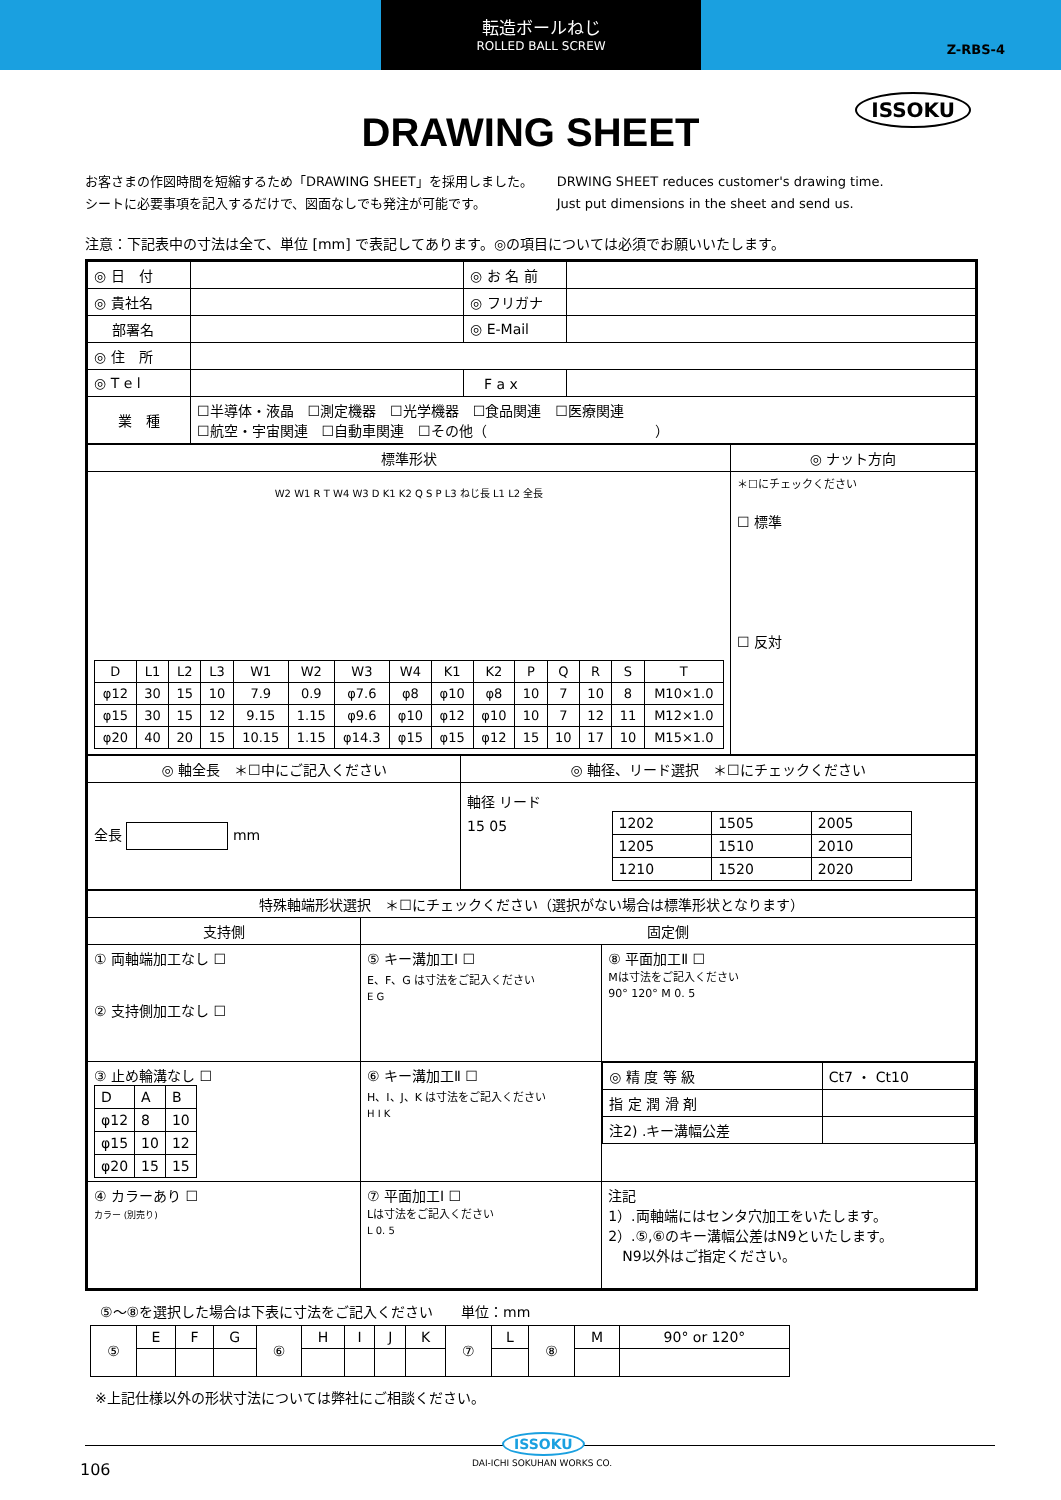転造ボールねじ
ROLLED BALL SCREW
Z-RBS-4
ISSOKU
DRAWING SHEET
お客さまの作図時間を短縮するため「DRAWING SHEET」を採用しました。
シートに必要事項を記入するだけで、図面なしでも発注が可能です。
DRWING SHEET reduces customer's drawing time.
Just put dimensions in the sheet and send us.
注意：下記表中の寸法は全て、単位 [mm] で表記してあります。◎の項目については必須でお願いいたします。
| ◎ 日 付 | | ◎ お 名 前 | |
| ◎ 貴社名 | | ◎ フリガナ | |
| 部署名 | | ◎ E-Mail | |
| ◎ 住 所 | | | |
| ◎ T e l | | F a x | |
| 業 種 | ☐半導体・液晶 ☐測定機器 ☐光学機器 ☐食品関連 ☐医療関連 ☐航空・宇宙関連 ☐自動車関連 ☐その他（ ） | | |
| 標準形状 | ◎ ナット方向 |
| --- | --- |
| W2 W1 R T W4 W3 D K1 K2 Q S P L3 ねじ長 L1 L2 全長 / D / L1 / L2 / L3 / W1 / W2 / W3 / W4 / K1 / K2 / P / Q / R / S / T / / φ12 / 30 / 15 / 10 / 7.9 / 0.9 / φ7.6 / φ8 / φ10 / φ8 / 10 / 7 / 10 / 8 / M10×1.0 / / φ15 / 30 / 15 / 12 / 9.15 / 1.15 / φ9.6 / φ10 / φ12 / φ10 / 10 / 7 / 12 / 11 / M12×1.0 / / φ20 / 40 / 20 / 15 / 10.15 / 1.15 / φ14.3 / φ15 / φ15 / φ12 / 15 / 10 / 17 / 10 / M15×1.0 / | ＊☐にチェックください ☐ 標準 ☐ 反対 |
| ◎ 軸全長 ＊☐中にご記入ください | ◎ 軸径、リード選択 ＊☐にチェックください |
| --- | --- |
| 全長 mm | 軸径 リード 15 05 / 1202 / 1505 / 2005 / / 1205 / 1510 / 2010 / / 1210 / 1520 / 2020 / |
| 特殊軸端形状選択 ＊☐にチェックください（選択がない場合は標準形状となります） | | |
| --- | --- | --- |
| 支持側 | 固定側 | |
| ① 両軸端加工なし ☐ ② 支持側加工なし ☐ | ⑤ キー溝加工Ⅰ ☐ E、F、G は寸法をご記入ください E G | ⑧ 平面加工Ⅱ ☐ Mは寸法をご記入ください 90° 120° M 0. 5 |
| ③ 止め輪溝なし ☐ / D / A / B / / φ12 / 8 / 10 / / φ15 / 10 / 12 / / φ20 / 15 / 15 / | ⑥ キー溝加工Ⅱ ☐ H、I、J、K は寸法をご記入ください H I K | / ◎ 精 度 等 級 / Ct7 ・ Ct10 / / 指 定 潤 滑 剤 / / / 注2) .キー溝幅公差 / / |
| ④ カラーあり ☐ カラー (別売り) | ⑦ 平面加工Ⅰ ☐ Lは寸法をご記入ください L 0. 5 | 注記 1）.両軸端にはセンタ穴加工をいたします。 2）.⑤,⑥のキー溝幅公差はN9といたします。 N9以外はご指定ください。 |
⑤～⑧を選択した場合は下表に寸法をご記入ください　　単位：mm
| ⑤ | E | F | G | ⑥ | H | I | J | K | ⑦ | L | ⑧ | M | 90° or 120° |
※上記仕様以外の形状寸法については弊社にご相談ください。
ISSOKU
DAI-ICHI SOKUHAN WORKS CO.
106